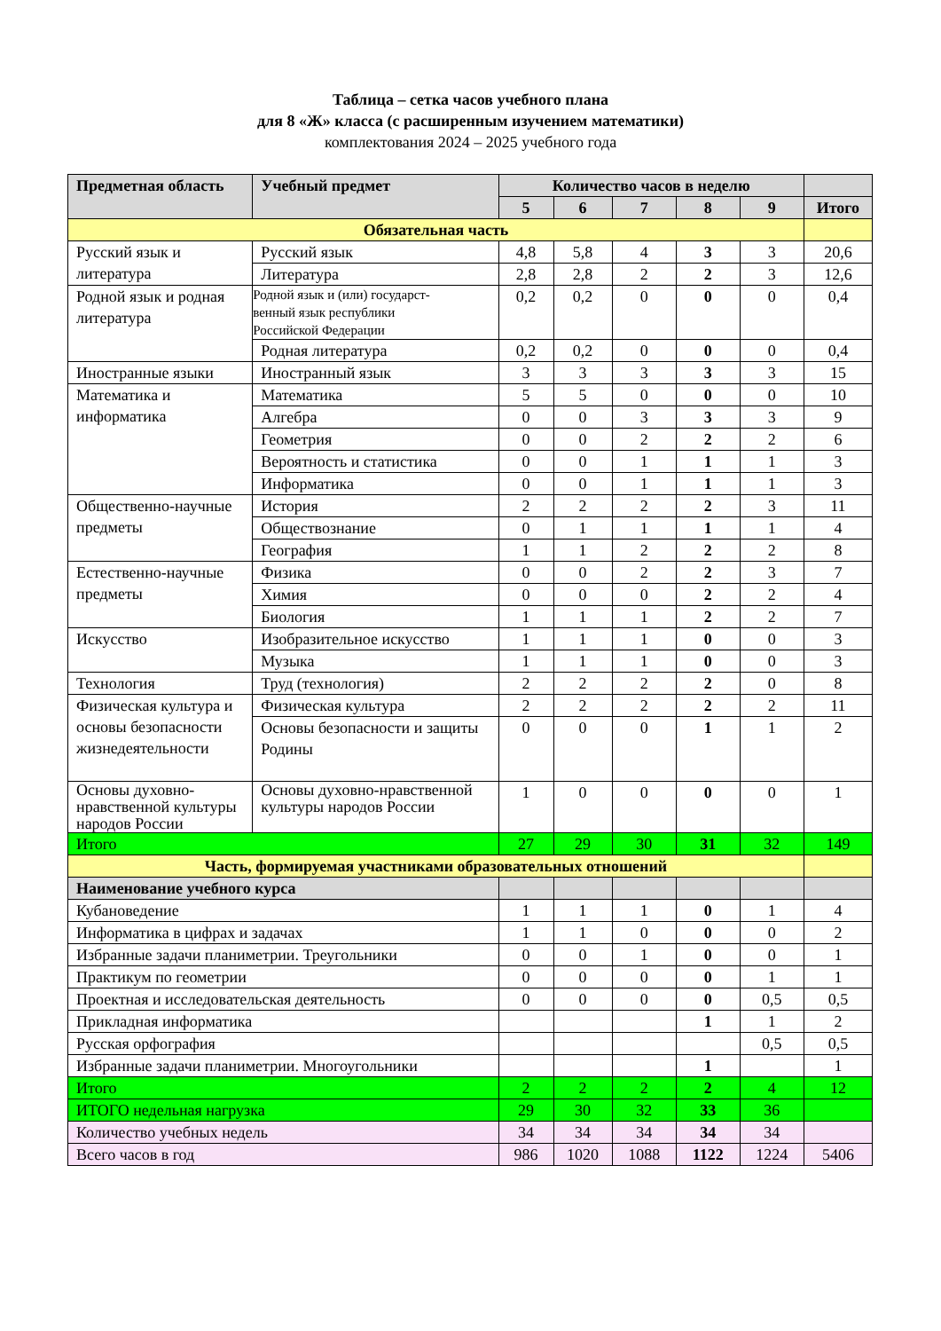Таблица – сетка часов учебного плана
для 8 «Ж» класса (с расширенным изучением математики)
комплектования 2024 – 2025 учебного года
| Предметная область | Учебный предмет | Количество часов в неделю | | | | | |
| --- | --- | --- | --- | --- | --- | --- | --- |
| | | 5 | 6 | 7 | 8 | 9 | Итого |
| Обязательная часть | | | | | | | |
| Русский язык и литература | Русский язык | 4,8 | 5,8 | 4 | 3 | 3 | 20,6 |
| | Литература | 2,8 | 2,8 | 2 | 2 | 3 | 12,6 |
| Родной язык и родная литература | Родной язык и (или) государст- венный язык республики Российской Федерации | 0,2 | 0,2 | 0 | 0 | 0 | 0,4 |
| | Родная литература | 0,2 | 0,2 | 0 | 0 | 0 | 0,4 |
| Иностранные языки | Иностранный язык | 3 | 3 | 3 | 3 | 3 | 15 |
| Математика и информатика | Математика | 5 | 5 | 0 | 0 | 0 | 10 |
| | Алгебра | 0 | 0 | 3 | 3 | 3 | 9 |
| | Геометрия | 0 | 0 | 2 | 2 | 2 | 6 |
| | Вероятность и статистика | 0 | 0 | 1 | 1 | 1 | 3 |
| | Информатика | 0 | 0 | 1 | 1 | 1 | 3 |
| Общественно-научные предметы | История | 2 | 2 | 2 | 2 | 3 | 11 |
| | Обществознание | 0 | 1 | 1 | 1 | 1 | 4 |
| | География | 1 | 1 | 2 | 2 | 2 | 8 |
| Естественно-научные предметы | Физика | 0 | 0 | 2 | 2 | 3 | 7 |
| | Химия | 0 | 0 | 0 | 2 | 2 | 4 |
| | Биология | 1 | 1 | 1 | 2 | 2 | 7 |
| Искусство | Изобразительное искусство | 1 | 1 | 1 | 0 | 0 | 3 |
| | Музыка | 1 | 1 | 1 | 0 | 0 | 3 |
| Технология | Труд (технология) | 2 | 2 | 2 | 2 | 0 | 8 |
| Физическая культура и основы безопасности жизнедеятельности | Физическая культура | 2 | 2 | 2 | 2 | 2 | 11 |
| | Основы безопасности и защиты Родины | 0 | 0 | 0 | 1 | 1 | 2 |
| Основы духовно-нравственной культуры народов России | Основы духовно-нравственной культуры народов России | 1 | 0 | 0 | 0 | 0 | 1 |
| Итого | | 27 | 29 | 30 | 31 | 32 | 149 |
| Часть, формируемая участниками образовательных отношений | | | | | | | |
| Наименование учебного курса | | | | | | | |
| Кубановедение | | 1 | 1 | 1 | 0 | 1 | 4 |
| Информатика в цифрах и задачах | | 1 | 1 | 0 | 0 | 0 | 2 |
| Избранные задачи планиметрии. Треугольники | | 0 | 0 | 1 | 0 | 0 | 1 |
| Практикум по геометрии | | 0 | 0 | 0 | 0 | 1 | 1 |
| Проектная и исследовательская деятельность | | 0 | 0 | 0 | 0 | 0,5 | 0,5 |
| Прикладная информатика | | | | | 1 | 1 | 2 |
| Русская орфография | | | | | | 0,5 | 0,5 |
| Избранные задачи планиметрии. Многоугольники | | | | | 1 | | 1 |
| Итого | | 2 | 2 | 2 | 2 | 4 | 12 |
| ИТОГО недельная нагрузка | | 29 | 30 | 32 | 33 | 36 | |
| Количество учебных недель | | 34 | 34 | 34 | 34 | 34 | |
| Всего часов в год | | 986 | 1020 | 1088 | 1122 | 1224 | 5406 |